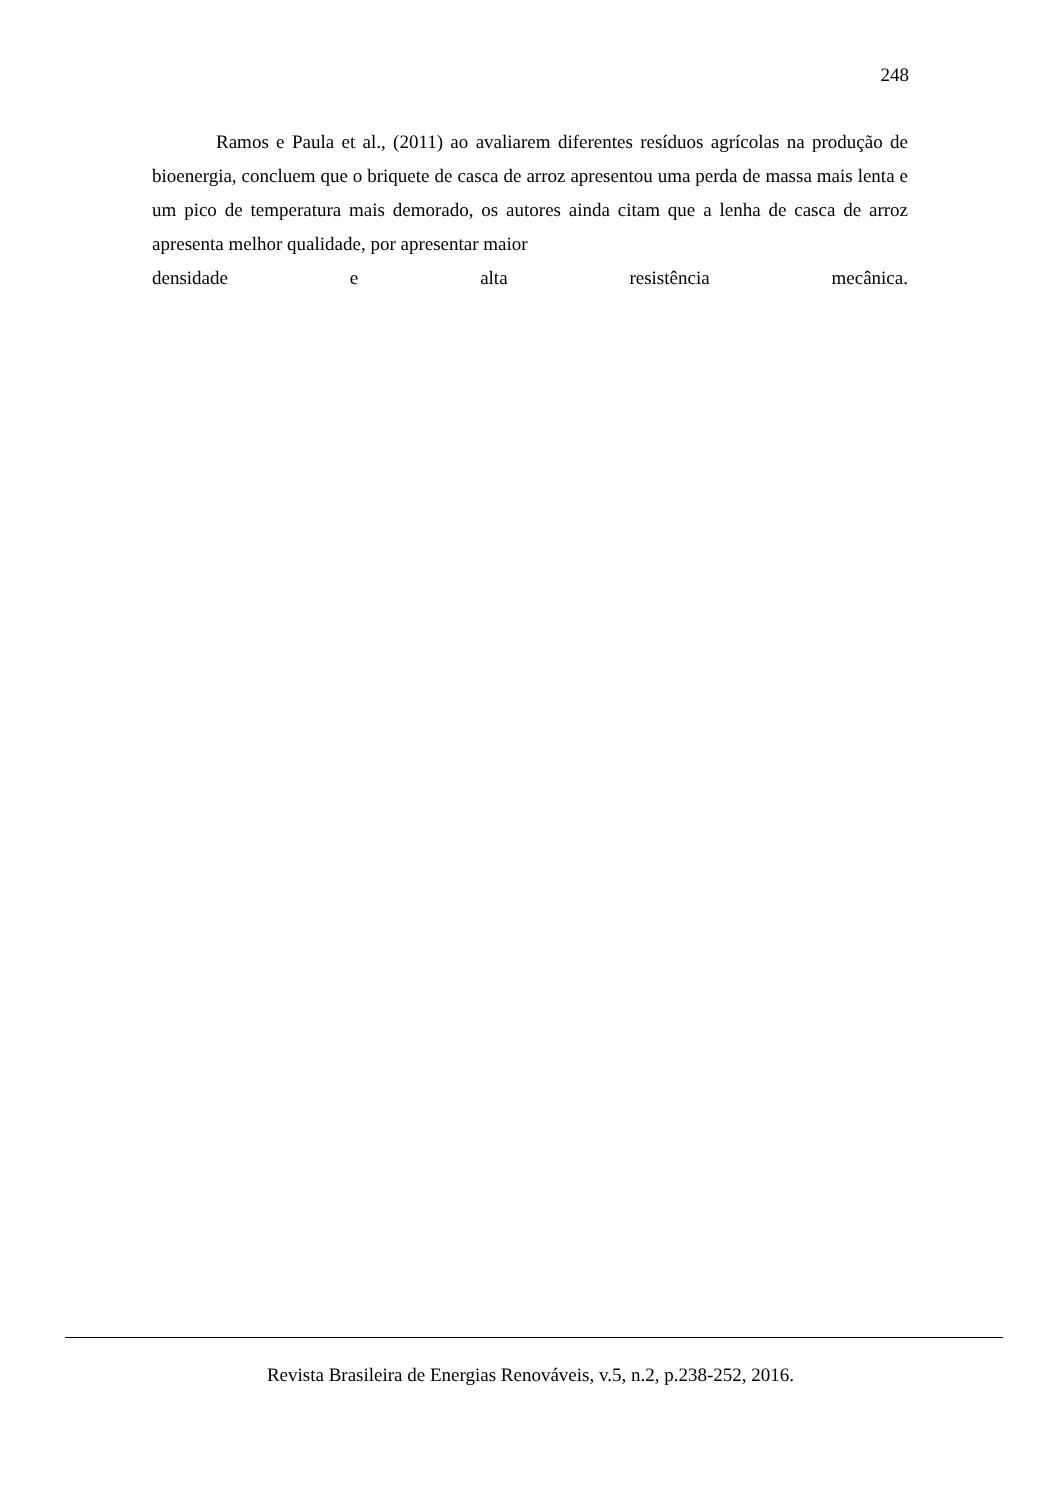248
Ramos e Paula et al., (2011) ao avaliarem diferentes resíduos agrícolas na produção de bioenergia, concluem que o briquete de casca de arroz apresentou uma perda de massa mais lenta e um pico de temperatura mais demorado, os autores ainda citam que a lenha de casca de arroz apresenta melhor qualidade, por apresentar maior
densidade e alta resistência mecânica.
Revista Brasileira de Energias Renováveis, v.5, n.2, p.238-252, 2016.